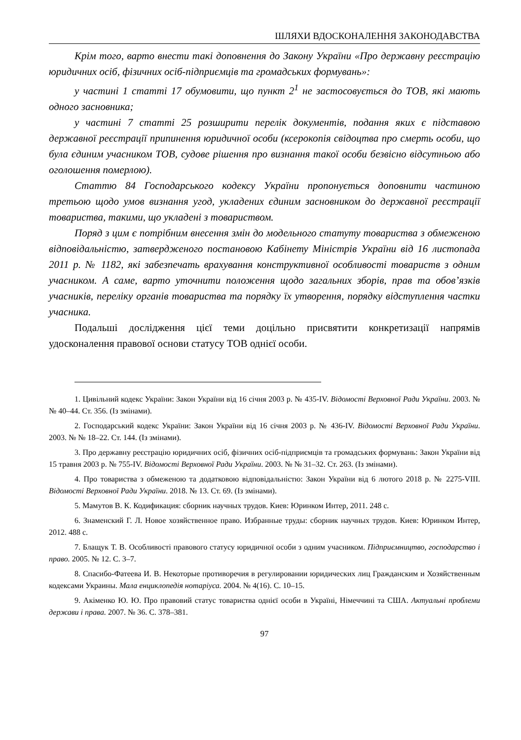ШЛЯХИ ВДОСКОНАЛЕННЯ ЗАКОНОДАВСТВА
Крім того, варто внести такі доповнення до Закону України «Про державну реєстрацію юридичних осіб, фізичних осіб-підприємців та громадських формувань»:
у частині 1 статті 17 обумовити, що пункт 2<sup>1</sup> не застосовується до ТОВ, які мають одного засновника;
у частині 7 статті 25 розширити перелік документів, подання яких є підставою державної реєстрації припинення юридичної особи (ксерокопія свідоцтва про смерть особи, що була єдиним учасником ТОВ, судове рішення про визнання такої особи безвісно відсутньою або оголошення померлою).
Статтю 84 Господарського кодексу України пропонується доповнити частиною третьою щодо умов визнання угод, укладених єдиним засновником до державної реєстрації товариства, такими, що укладені з товариством.
Поряд з цим є потрібним внесення змін до модельного статуту товариства з обмеженою відповідальністю, затвердженого постановою Кабінету Міністрів України від 16 листопада 2011 р. № 1182, які забезпечать врахування конструктивної особливості товариств з одним учасником. А саме, варто уточнити положення щодо загальних зборів, прав та обов’язків учасників, переліку органів товариства та порядку їх утворення, порядку відступлення частки учасника.
Подальші дослідження цієї теми доцільно присвятити конкретизації напрямів удосконалення правової основи статусу ТОВ однієї особи.
1. Цивільний кодекс України: Закон України від 16 січня 2003 р. № 435-IV. Відомості Верховної Ради України. 2003. № № 40–44. Ст. 356. (Із змінами).
2. Господарський кодекс України: Закон України від 16 січня 2003 р. № 436-IV. Відомості Верховної Ради України. 2003. № № 18–22. Ст. 144. (Із змінами).
3. Про державну реєстрацію юридичних осіб, фізичних осіб-підприємців та громадських формувань: Закон України від 15 травня 2003 р. № 755-IV. Відомості Верховної Ради України. 2003. № № 31–32. Ст. 263. (Із змінами).
4. Про товариства з обмеженою та додатковою відповідальністю: Закон України від 6 лютого 2018 р. № 2275-VIII. Відомості Верховної Ради України. 2018. № 13. Ст. 69. (Із змінами).
5. Мамутов В. К. Кодификация: сборник научных трудов. Киев: Юринком Интер, 2011. 248 с.
6. Знаменский Г. Л. Новое хозяйственное право. Избранные труды: сборник научных трудов. Киев: Юринком Интер, 2012. 488 с.
7. Блащук Т. В. Особливості правового статусу юридичної особи з одним учасником. Підприємництво, господарство і право. 2005. № 12. С. 3–7.
8. Спасибо-Фатеева И. В. Некоторые противоречия в регулировании юридических лиц Гражданским и Хозяйственным кодексами Украины. Мала енциклопедія нотаріуса. 2004. № 4(16). С. 10–15.
9. Акіменко Ю. Ю. Про правовий статус товариства однієї особи в Україні, Німеччині та США. Актуальні проблеми держави і права. 2007. № 36. С. 378–381.
97